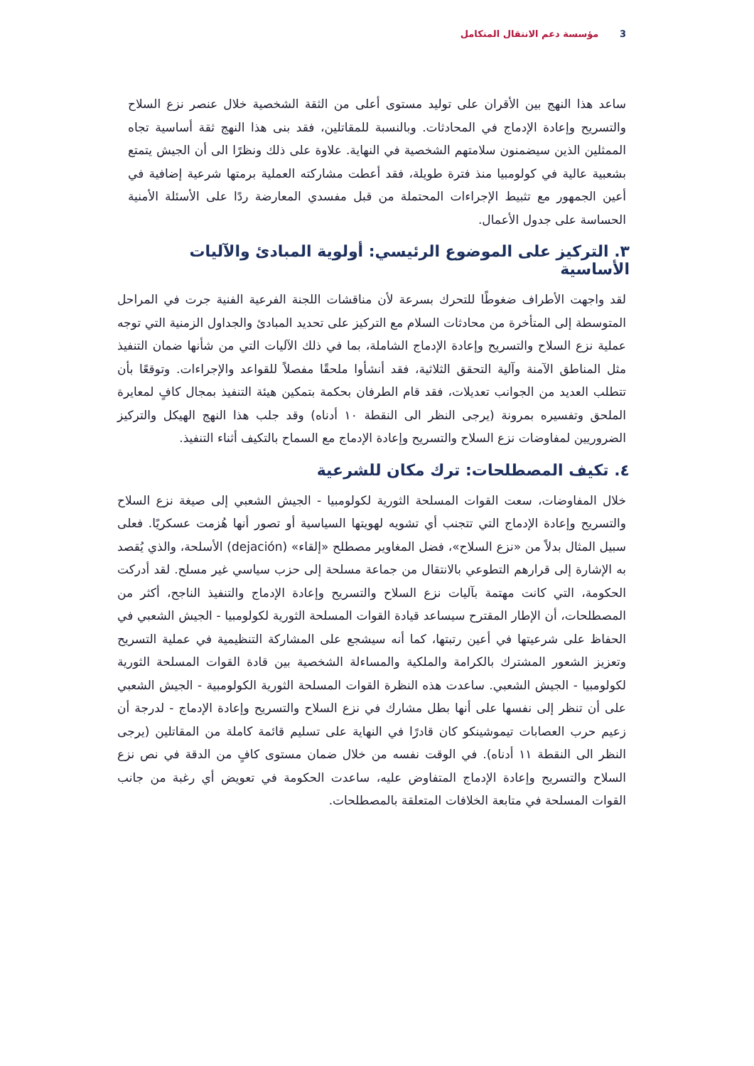3 مؤسسة دعم الانتقال المتكامل
ساعد هذا النهج بين الأقران على توليد مستوى أعلى من الثقة الشخصية خلال عنصر نزع السلاح والتسريح وإعادة الإدماج في المحادثات. وبالنسبة للمقاتلين، فقد بنى هذا النهج ثقة أساسية تجاه الممثلين الذين سيضمنون سلامتهم الشخصية في النهاية. علاوة على ذلك ونظرًا الى أن الجيش يتمتع بشعبية عالية في كولومبيا منذ فترة طويلة، فقد أعطت مشاركته العملية برمتها شرعية إضافية في أعين الجمهور مع تثبيط الإجراءات المحتملة من قبل مفسدي المعارضة ردًا على الأسئلة الأمنية الحساسة على جدول الأعمال.
٣. التركيز على الموضوع الرئيسي: أولوية المبادئ والآليات الأساسية
لقد واجهت الأطراف ضغوطًا للتحرك بسرعة لأن مناقشات اللجنة الفرعية الفنية جرت في المراحل المتوسطة إلى المتأخرة من محادثات السلام مع التركيز على تحديد المبادئ والجداول الزمنية التي توجه عملية نزع السلاح والتسريح وإعادة الإدماج الشاملة، بما في ذلك الآليات التي من شأنها ضمان التنفيذ مثل المناطق الآمنة وآلية التحقق الثلاثية، فقد أنشأوا ملحقًا مفصلاً للقواعد والإجراءات. وتوقعًا بأن تتطلب العديد من الجوانب تعديلات، فقد قام الطرفان بحكمة بتمكين هيئة التنفيذ بمجال كافٍ لمعايرة الملحق وتفسيره بمرونة (يرجى النظر الى النقطة ١٠ أدناه) وقد جلب هذا النهج الهيكل والتركيز الضروريين لمفاوضات نزع السلاح والتسريح وإعادة الإدماج مع السماح بالتكيف أثناء التنفيذ.
٤. تكيف المصطلحات: ترك مكان للشرعية
خلال المفاوضات، سعت القوات المسلحة الثورية لكولومبيا - الجيش الشعبي إلى صيغة نزع السلاح والتسريح وإعادة الإدماج التي تتجنب أي تشويه لهويتها السياسية أو تصور أنها هُزمت عسكريًا. فعلى سبيل المثال بدلاً من «نزع السلاح»، فضل المغاوير مصطلح «إلقاء» (dejación) الأسلحة، والذي يُقصد به الإشارة إلى قرارهم التطوعي بالانتقال من جماعة مسلحة إلى حزب سياسي غير مسلح. لقد أدركت الحكومة، التي كانت مهتمة بآليات نزع السلاح والتسريح وإعادة الإدماج والتنفيذ الناجح، أكثر من المصطلحات، أن الإطار المقترح سيساعد قيادة القوات المسلحة الثورية لكولومبيا - الجيش الشعبي في الحفاظ على شرعيتها في أعين رتبتها، كما أنه سيشجع على المشاركة التنظيمية في عملية التسريح وتعزيز الشعور المشترك بالكرامة والملكية والمساءلة الشخصية بين قادة القوات المسلحة الثورية لكولومبيا - الجيش الشعبي. ساعدت هذه النظرة القوات المسلحة الثورية الكولومبية - الجيش الشعبي على أن تنظر إلى نفسها على أنها بطل مشارك في نزع السلاح والتسريح وإعادة الإدماج - لدرجة أن زعيم حرب العصابات تيموشينكو كان قادرًا في النهاية على تسليم قائمة كاملة من المقاتلين (يرجى النظر الى النقطة ١١ أدناه). في الوقت نفسه من خلال ضمان مستوى كافٍ من الدقة في نص نزع السلاح والتسريح وإعادة الإدماج المتفاوض عليه، ساعدت الحكومة في تعويض أي رغبة من جانب القوات المسلحة في متابعة الخلافات المتعلقة بالمصطلحات.